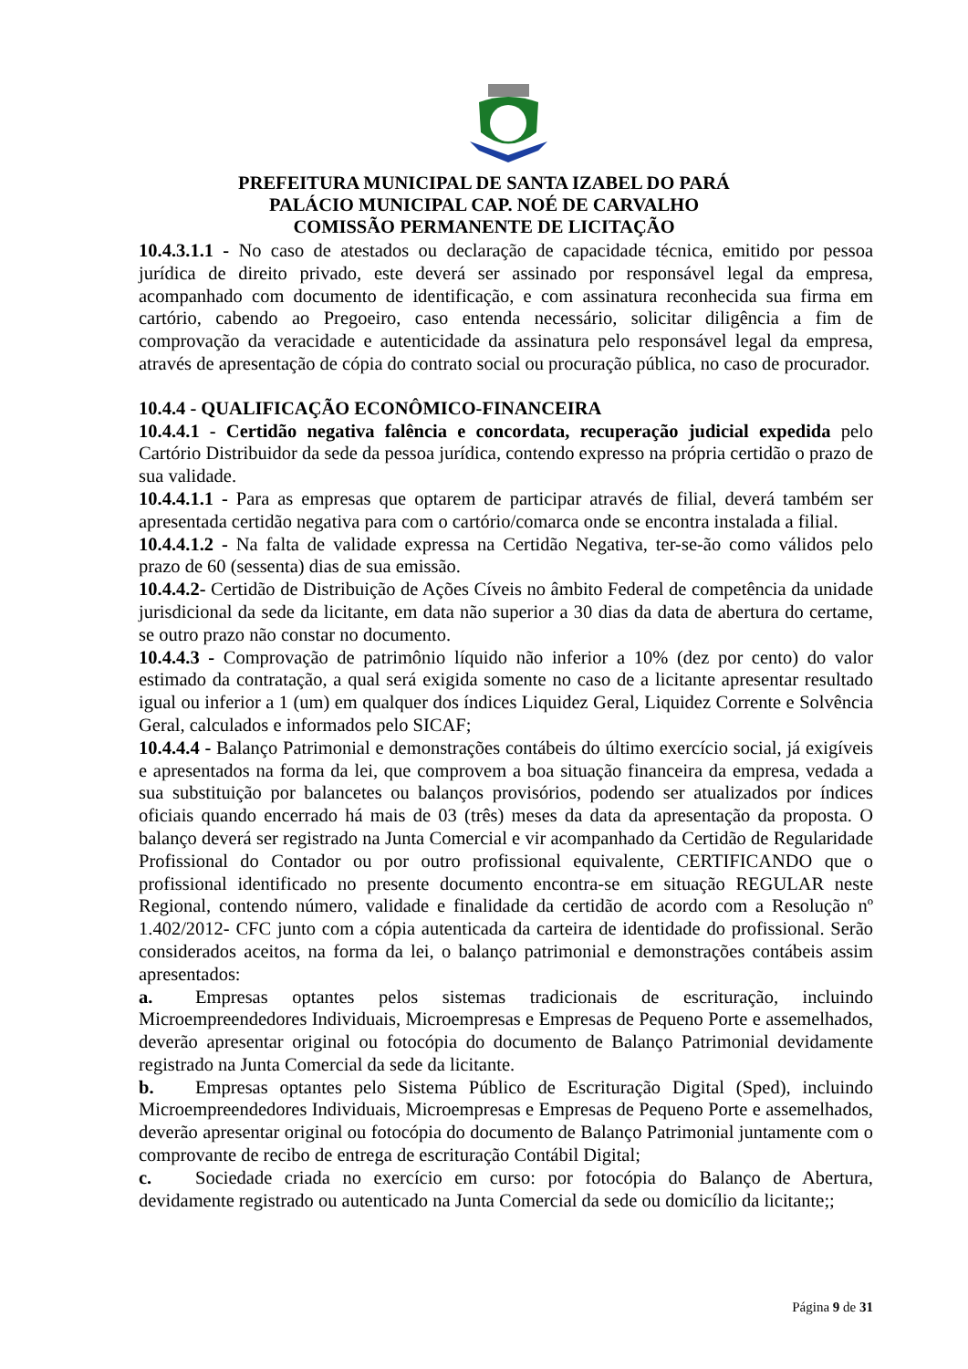PREFEITURA MUNICIPAL DE SANTA IZABEL DO PARÁ
PALÁCIO MUNICIPAL CAP. NOÉ DE CARVALHO
COMISSÃO PERMANENTE DE LICITAÇÃO
10.4.3.1.1 - No caso de atestados ou declaração de capacidade técnica, emitido por pessoa jurídica de direito privado, este deverá ser assinado por responsável legal da empresa, acompanhado com documento de identificação, e com assinatura reconhecida sua firma em cartório, cabendo ao Pregoeiro, caso entenda necessário, solicitar diligência a fim de comprovação da veracidade e autenticidade da assinatura pelo responsável legal da empresa, através de apresentação de cópia do contrato social ou procuração pública, no caso de procurador.
10.4.4 - QUALIFICAÇÃO ECONÔMICO-FINANCEIRA
10.4.4.1 - Certidão negativa falência e concordata, recuperação judicial expedida pelo Cartório Distribuidor da sede da pessoa jurídica, contendo expresso na própria certidão o prazo de sua validade.
10.4.4.1.1 - Para as empresas que optarem de participar através de filial, deverá também ser apresentada certidão negativa para com o cartório/comarca onde se encontra instalada a filial.
10.4.4.1.2 - Na falta de validade expressa na Certidão Negativa, ter-se-ão como válidos pelo prazo de 60 (sessenta) dias de sua emissão.
10.4.4.2- Certidão de Distribuição de Ações Cíveis no âmbito Federal de competência da unidade jurisdicional da sede da licitante, em data não superior a 30 dias da data de abertura do certame, se outro prazo não constar no documento.
10.4.4.3 - Comprovação de patrimônio líquido não inferior a 10% (dez por cento) do valor estimado da contratação, a qual será exigida somente no caso de a licitante apresentar resultado igual ou inferior a 1 (um) em qualquer dos índices Liquidez Geral, Liquidez Corrente e Solvência Geral, calculados e informados pelo SICAF;
10.4.4.4 - Balanço Patrimonial e demonstrações contábeis do último exercício social, já exigíveis e apresentados na forma da lei, que comprovem a boa situação financeira da empresa, vedada a sua substituição por balancetes ou balanços provisórios, podendo ser atualizados por índices oficiais quando encerrado há mais de 03 (três) meses da data da apresentação da proposta. O balanço deverá ser registrado na Junta Comercial e vir acompanhado da Certidão de Regularidade Profissional do Contador ou por outro profissional equivalente, CERTIFICANDO que o profissional identificado no presente documento encontra-se em situação REGULAR neste Regional, contendo número, validade e finalidade da certidão de acordo com a Resolução nº 1.402/2012- CFC junto com a cópia autenticada da carteira de identidade do profissional. Serão considerados aceitos, na forma da lei, o balanço patrimonial e demonstrações contábeis assim apresentados:
a. Empresas optantes pelos sistemas tradicionais de escrituração, incluindo Microempreendedores Individuais, Microempresas e Empresas de Pequeno Porte e assemelhados, deverão apresentar original ou fotocópia do documento de Balanço Patrimonial devidamente registrado na Junta Comercial da sede da licitante.
b. Empresas optantes pelo Sistema Público de Escrituração Digital (Sped), incluindo Microempreendedores Individuais, Microempresas e Empresas de Pequeno Porte e assemelhados, deverão apresentar original ou fotocópia do documento de Balanço Patrimonial juntamente com o comprovante de recibo de entrega de escrituração Contábil Digital;
c. Sociedade criada no exercício em curso: por fotocópia do Balanço de Abertura, devidamente registrado ou autenticado na Junta Comercial da sede ou domicílio da licitante;;
Página 9 de 31